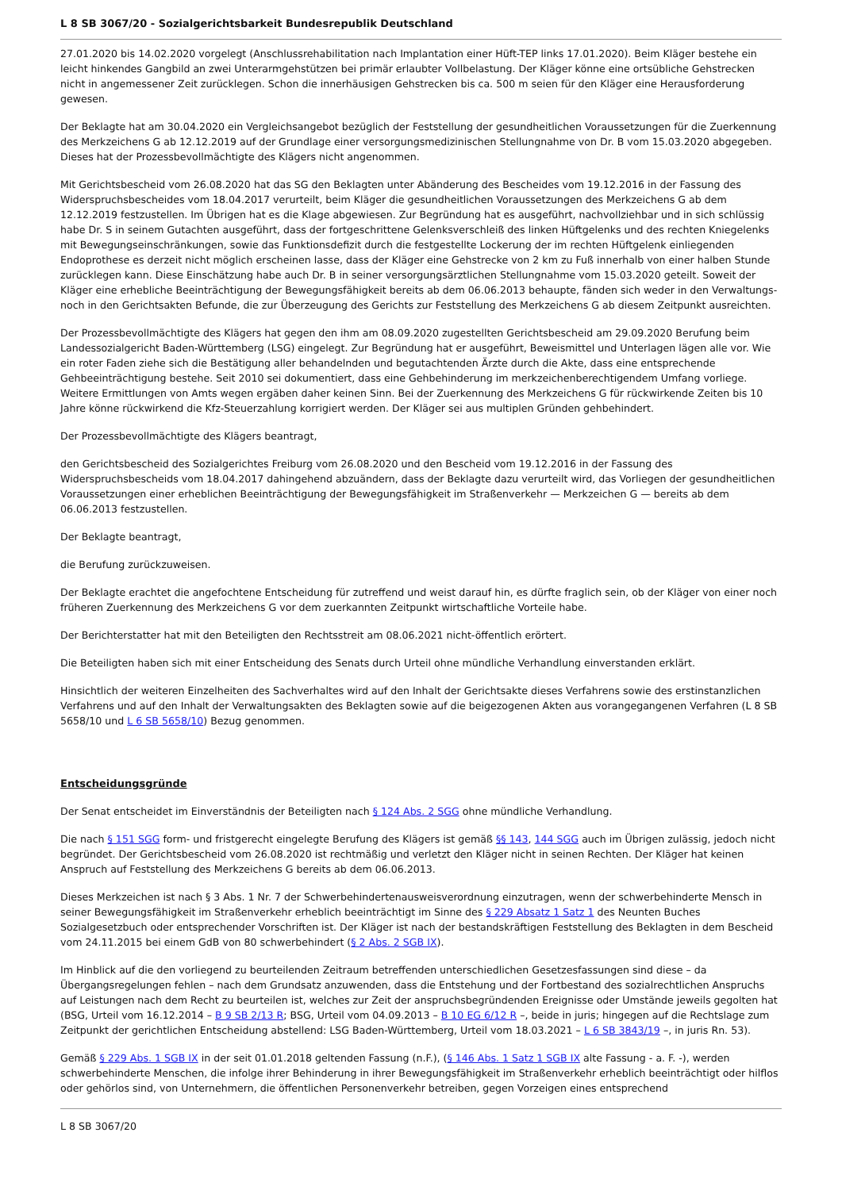L 8 SB 3067/20 - Sozialgerichtsbarkeit Bundesrepublik Deutschland
27.01.2020 bis 14.02.2020 vorgelegt (Anschlussrehabilitation nach Implantation einer Hüft-TEP links 17.01.2020). Beim Kläger bestehe ein leicht hinkendes Gangbild an zwei Unterarmgehstützen bei primär erlaubter Vollbelastung. Der Kläger könne eine ortsübliche Gehstrecken nicht in angemessener Zeit zurücklegen. Schon die innerhäusigen Gehstrecken bis ca. 500 m seien für den Kläger eine Herausforderung gewesen.
Der Beklagte hat am 30.04.2020 ein Vergleichsangebot bezüglich der Feststellung der gesundheitlichen Voraussetzungen für die Zuerkennung des Merkzeichens G ab 12.12.2019 auf der Grundlage einer versorgungsmedizinischen Stellungnahme von Dr. B vom 15.03.2020 abgegeben. Dieses hat der Prozessbevollmächtigte des Klägers nicht angenommen.
Mit Gerichtsbescheid vom 26.08.2020 hat das SG den Beklagten unter Abänderung des Bescheides vom 19.12.2016 in der Fassung des Widerspruchsbescheides vom 18.04.2017 verurteilt, beim Kläger die gesundheitlichen Voraussetzungen des Merkzeichens G ab dem 12.12.2019 festzustellen. Im Übrigen hat es die Klage abgewiesen. Zur Begründung hat es ausgeführt, nachvollziehbar und in sich schlüssig habe Dr. S in seinem Gutachten ausgeführt, dass der fortgeschrittene Gelenksverschleiß des linken Hüftgelenks und des rechten Kniegelenks mit Bewegungseinschränkungen, sowie das Funktionsdefizit durch die festgestellte Lockerung der im rechten Hüftgelenk einliegenden Endoprothese es derzeit nicht möglich erscheinen lasse, dass der Kläger eine Gehstrecke von 2 km zu Fuß innerhalb von einer halben Stunde zurücklegen kann. Diese Einschätzung habe auch Dr. B in seiner versorgungsärztlichen Stellungnahme vom 15.03.2020 geteilt. Soweit der Kläger eine erhebliche Beeinträchtigung der Bewegungsfähigkeit bereits ab dem 06.06.2013 behaupte, fänden sich weder in den Verwaltungs- noch in den Gerichtsakten Befunde, die zur Überzeugung des Gerichts zur Feststellung des Merkzeichens G ab diesem Zeitpunkt ausreichten.
Der Prozessbevollmächtigte des Klägers hat gegen den ihm am 08.09.2020 zugestellten Gerichtsbescheid am 29.09.2020 Berufung beim Landessozialgericht Baden-Württemberg (LSG) eingelegt. Zur Begründung hat er ausgeführt, Beweismittel und Unterlagen lägen alle vor. Wie ein roter Faden ziehe sich die Bestätigung aller behandelnden und begutachtenden Ärzte durch die Akte, dass eine entsprechende Gehbeeinträchtigung bestehe. Seit 2010 sei dokumentiert, dass eine Gehbehinderung im merkzeichenberechtigendem Umfang vorliege. Weitere Ermittlungen von Amts wegen ergäben daher keinen Sinn. Bei der Zuerkennung des Merkzeichens G für rückwirkende Zeiten bis 10 Jahre könne rückwirkend die Kfz-Steuerzahlung korrigiert werden. Der Kläger sei aus multiplen Gründen gehbehindert.
Der Prozessbevollmächtigte des Klägers beantragt,
den Gerichtsbescheid des Sozialgerichtes Freiburg vom 26.08.2020 und den Bescheid vom 19.12.2016 in der Fassung des Widerspruchsbescheids vom 18.04.2017 dahingehend abzuändern, dass der Beklagte dazu verurteilt wird, das Vorliegen der gesundheitlichen Voraussetzungen einer erheblichen Beeinträchtigung der Bewegungsfähigkeit im Straßenverkehr — Merkzeichen G — bereits ab dem 06.06.2013 festzustellen.
Der Beklagte beantragt,
die Berufung zurückzuweisen.
Der Beklagte erachtet die angefochtene Entscheidung für zutreffend und weist darauf hin, es dürfte fraglich sein, ob der Kläger von einer noch früheren Zuerkennung des Merkzeichens G vor dem zuerkannten Zeitpunkt wirtschaftliche Vorteile habe.
Der Berichterstatter hat mit den Beteiligten den Rechtsstreit am 08.06.2021 nicht-öffentlich erörtert.
Die Beteiligten haben sich mit einer Entscheidung des Senats durch Urteil ohne mündliche Verhandlung einverstanden erklärt.
Hinsichtlich der weiteren Einzelheiten des Sachverhaltes wird auf den Inhalt der Gerichtsakte dieses Verfahrens sowie des erstinstanzlichen Verfahrens und auf den Inhalt der Verwaltungsakten des Beklagten sowie auf die beigezogenen Akten aus vorangegangenen Verfahren (L 8 SB 5658/10 und L 6 SB 5658/10) Bezug genommen.
Entscheidungsgründe
Der Senat entscheidet im Einverständnis der Beteiligten nach § 124 Abs. 2 SGG ohne mündliche Verhandlung.
Die nach § 151 SGG form- und fristgerecht eingelegte Berufung des Klägers ist gemäß §§ 143, 144 SGG auch im Übrigen zulässig, jedoch nicht begründet. Der Gerichtsbescheid vom 26.08.2020 ist rechtmäßig und verletzt den Kläger nicht in seinen Rechten. Der Kläger hat keinen Anspruch auf Feststellung des Merkzeichens G bereits ab dem 06.06.2013.
Dieses Merkzeichen ist nach § 3 Abs. 1 Nr. 7 der Schwerbehindertenausweisverordnung einzutragen, wenn der schwerbehinderte Mensch in seiner Bewegungsfähigkeit im Straßenverkehr erheblich beeinträchtigt im Sinne des § 229 Absatz 1 Satz 1 des Neunten Buches Sozialgesetzbuch oder entsprechender Vorschriften ist. Der Kläger ist nach der bestandskräftigen Feststellung des Beklagten in dem Bescheid vom 24.11.2015 bei einem GdB von 80 schwerbehindert (§ 2 Abs. 2 SGB IX).
Im Hinblick auf die den vorliegend zu beurteilenden Zeitraum betreffenden unterschiedlichen Gesetzesfassungen sind diese – da Übergangsregelungen fehlen – nach dem Grundsatz anzuwenden, dass die Entstehung und der Fortbestand des sozialrechtlichen Anspruchs auf Leistungen nach dem Recht zu beurteilen ist, welches zur Zeit der anspruchsbegründenden Ereignisse oder Umstände jeweils gegolten hat (BSG, Urteil vom 16.12.2014 – B 9 SB 2/13 R; BSG, Urteil vom 04.09.2013 – B 10 EG 6/12 R –, beide in juris; hingegen auf die Rechtslage zum Zeitpunkt der gerichtlichen Entscheidung abstellend: LSG Baden-Württemberg, Urteil vom 18.03.2021 – L 6 SB 3843/19 –, in juris Rn. 53).
Gemäß § 229 Abs. 1 SGB IX in der seit 01.01.2018 geltenden Fassung (n.F.), (§ 146 Abs. 1 Satz 1 SGB IX alte Fassung - a. F. -), werden schwerbehinderte Menschen, die infolge ihrer Behinderung in ihrer Bewegungsfähigkeit im Straßenverkehr erheblich beeinträchtigt oder hilflos oder gehörlos sind, von Unternehmern, die öffentlichen Personenverkehr betreiben, gegen Vorzeigen eines entsprechend
L 8 SB 3067/20